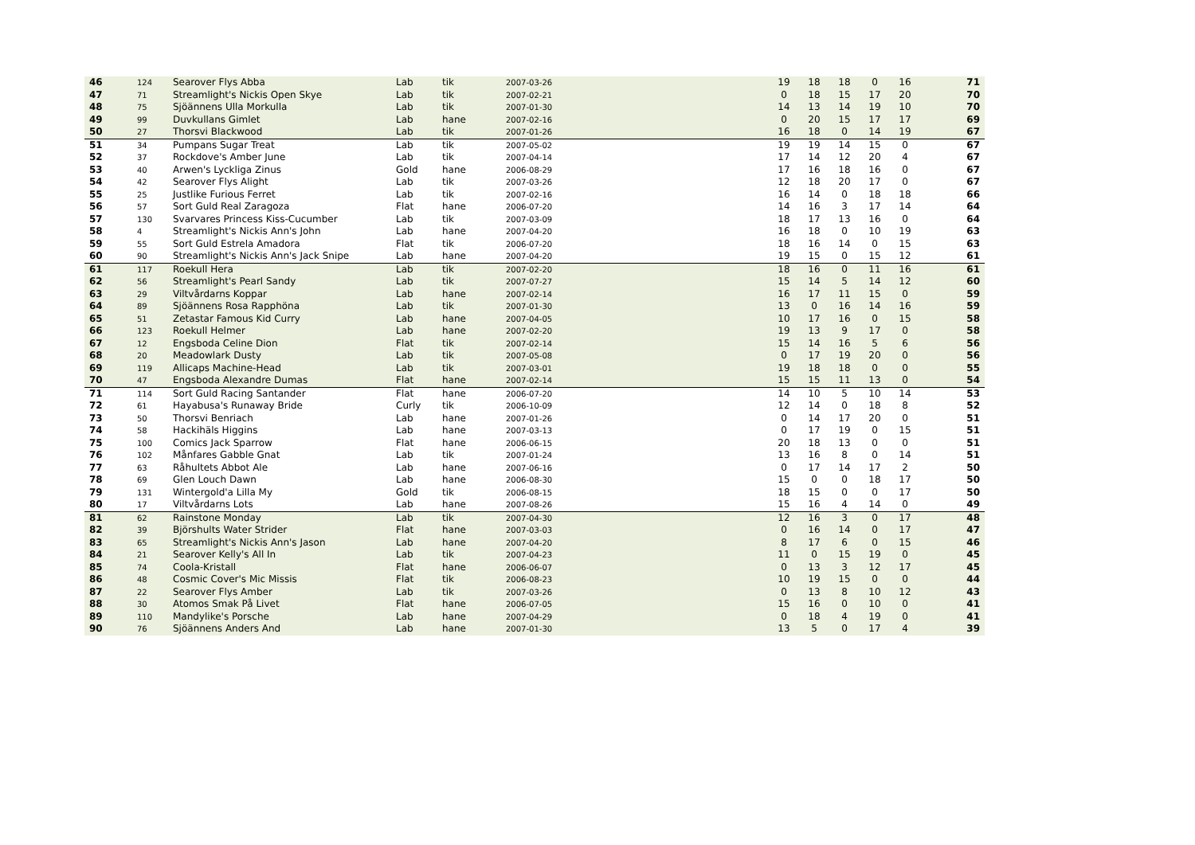| 46 | 124 | Searover Flys Abba | Lab | tik | 2007-03-26 | 19 | 18 | 18 | 0 | 16 | 71 |
| 47 | 71 | Streamlight's Nickis Open Skye | Lab | tik | 2007-02-21 | 0 | 18 | 15 | 17 | 20 | 70 |
| 48 | 75 | Sjöännens Ulla Morkulla | Lab | tik | 2007-01-30 | 14 | 13 | 14 | 19 | 10 | 70 |
| 49 | 99 | Duvkullans Gimlet | Lab | hane | 2007-02-16 | 0 | 20 | 15 | 17 | 17 | 69 |
| 50 | 27 | Thorsvi Blackwood | Lab | tik | 2007-01-26 | 16 | 18 | 0 | 14 | 19 | 67 |
| 51 | 34 | Pumpans Sugar Treat | Lab | tik | 2007-05-02 | 19 | 19 | 14 | 15 | 0 | 67 |
| 52 | 37 | Rockdove's Amber June | Lab | tik | 2007-04-14 | 17 | 14 | 12 | 20 | 4 | 67 |
| 53 | 40 | Arwen's Lyckliga Zinus | Gold | hane | 2006-08-29 | 17 | 16 | 18 | 16 | 0 | 67 |
| 54 | 42 | Searover Flys Alight | Lab | tik | 2007-03-26 | 12 | 18 | 20 | 17 | 0 | 67 |
| 55 | 25 | Justlike Furious Ferret | Lab | tik | 2007-02-16 | 16 | 14 | 0 | 18 | 18 | 66 |
| 56 | 57 | Sort Guld Real Zaragoza | Flat | hane | 2006-07-20 | 14 | 16 | 3 | 17 | 14 | 64 |
| 57 | 130 | Svarvares Princess Kiss-Cucumber | Lab | tik | 2007-03-09 | 18 | 17 | 13 | 16 | 0 | 64 |
| 58 | 4 | Streamlight's Nickis Ann's John | Lab | hane | 2007-04-20 | 16 | 18 | 0 | 10 | 19 | 63 |
| 59 | 55 | Sort Guld Estrela Amadora | Flat | tik | 2006-07-20 | 18 | 16 | 14 | 0 | 15 | 63 |
| 60 | 90 | Streamlight's Nickis Ann's Jack Snipe | Lab | hane | 2007-04-20 | 19 | 15 | 0 | 15 | 12 | 61 |
| 61 | 117 | Roekull Hera | Lab | tik | 2007-02-20 | 18 | 16 | 0 | 11 | 16 | 61 |
| 62 | 56 | Streamlight's Pearl Sandy | Lab | tik | 2007-07-27 | 15 | 14 | 5 | 14 | 12 | 60 |
| 63 | 29 | Viltvårdarns Koppar | Lab | hane | 2007-02-14 | 16 | 17 | 11 | 15 | 0 | 59 |
| 64 | 89 | Sjöännens Rosa Rapphöna | Lab | tik | 2007-01-30 | 13 | 0 | 16 | 14 | 16 | 59 |
| 65 | 51 | Zetastar Famous Kid Curry | Lab | hane | 2007-04-05 | 10 | 17 | 16 | 0 | 15 | 58 |
| 66 | 123 | Roekull Helmer | Lab | hane | 2007-02-20 | 19 | 13 | 9 | 17 | 0 | 58 |
| 67 | 12 | Engsboda Celine Dion | Flat | tik | 2007-02-14 | 15 | 14 | 16 | 5 | 6 | 56 |
| 68 | 20 | Meadowlark Dusty | Lab | tik | 2007-05-08 | 0 | 17 | 19 | 20 | 0 | 56 |
| 69 | 119 | Allicaps Machine-Head | Lab | tik | 2007-03-01 | 19 | 18 | 18 | 0 | 0 | 55 |
| 70 | 47 | Engsboda Alexandre Dumas | Flat | hane | 2007-02-14 | 15 | 15 | 11 | 13 | 0 | 54 |
| 71 | 114 | Sort Guld Racing Santander | Flat | hane | 2006-07-20 | 14 | 10 | 5 | 10 | 14 | 53 |
| 72 | 61 | Hayabusa's Runaway Bride | Curly | tik | 2006-10-09 | 12 | 14 | 0 | 18 | 8 | 52 |
| 73 | 50 | Thorsvi Benriach | Lab | hane | 2007-01-26 | 0 | 14 | 17 | 20 | 0 | 51 |
| 74 | 58 | Hackihäls Higgins | Lab | hane | 2007-03-13 | 0 | 17 | 19 | 0 | 15 | 51 |
| 75 | 100 | Comics Jack Sparrow | Flat | hane | 2006-06-15 | 20 | 18 | 13 | 0 | 0 | 51 |
| 76 | 102 | Månfares Gabble Gnat | Lab | tik | 2007-01-24 | 13 | 16 | 8 | 0 | 14 | 51 |
| 77 | 63 | Råhultets Abbot Ale | Lab | hane | 2007-06-16 | 0 | 17 | 14 | 17 | 2 | 50 |
| 78 | 69 | Glen Louch Dawn | Lab | hane | 2006-08-30 | 15 | 0 | 0 | 18 | 17 | 50 |
| 79 | 131 | Wintergold'a Lilla My | Gold | tik | 2006-08-15 | 18 | 15 | 0 | 0 | 17 | 50 |
| 80 | 17 | Viltvårdarns Lots | Lab | hane | 2007-08-26 | 15 | 16 | 4 | 14 | 0 | 49 |
| 81 | 62 | Rainstone Monday | Lab | tik | 2007-04-30 | 12 | 16 | 3 | 0 | 17 | 48 |
| 82 | 39 | Björshults Water Strider | Flat | hane | 2007-03-03 | 0 | 16 | 14 | 0 | 17 | 47 |
| 83 | 65 | Streamlight's Nickis Ann's Jason | Lab | hane | 2007-04-20 | 8 | 17 | 6 | 0 | 15 | 46 |
| 84 | 21 | Searover Kelly's All In | Lab | tik | 2007-04-23 | 11 | 0 | 15 | 19 | 0 | 45 |
| 85 | 74 | Coola-Kristall | Flat | hane | 2006-06-07 | 0 | 13 | 3 | 12 | 17 | 45 |
| 86 | 48 | Cosmic Cover's Mic Missis | Flat | tik | 2006-08-23 | 10 | 19 | 15 | 0 | 0 | 44 |
| 87 | 22 | Searover Flys Amber | Lab | tik | 2007-03-26 | 0 | 13 | 8 | 10 | 12 | 43 |
| 88 | 30 | Atomos Smak På Livet | Flat | hane | 2006-07-05 | 15 | 16 | 0 | 10 | 0 | 41 |
| 89 | 110 | Mandylike's Porsche | Lab | hane | 2007-04-29 | 0 | 18 | 4 | 19 | 0 | 41 |
| 90 | 76 | Sjöännens Anders And | Lab | hane | 2007-01-30 | 13 | 5 | 0 | 17 | 4 | 39 |